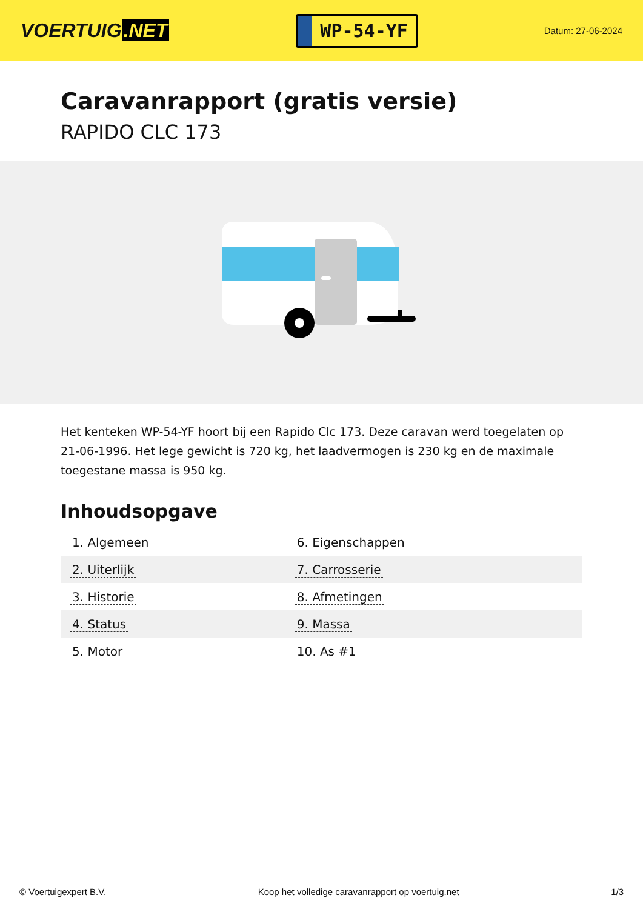VOERTUIG.NET
WP-54-YF
Datum: 27-06-2024
Caravanrapport (gratis versie)
RAPIDO CLC 173
Het kenteken WP-54-YF hoort bij een Rapido Clc 173. Deze caravan werd toegelaten op 21-06-1996. Het lege gewicht is 720 kg, het laadvermogen is 230 kg en de maximale toegestane massa is 950 kg.
Inhoudsopgave
| 1. Algemeen | 6. Eigenschappen |
| 2. Uiterlijk | 7. Carrosserie |
| 3. Historie | 8. Afmetingen |
| 4. Status | 9. Massa |
| 5. Motor | 10. As #1 |
© Voertuigexpert B.V. Koop het volledige caravanrapport op voertuig.net 1/3